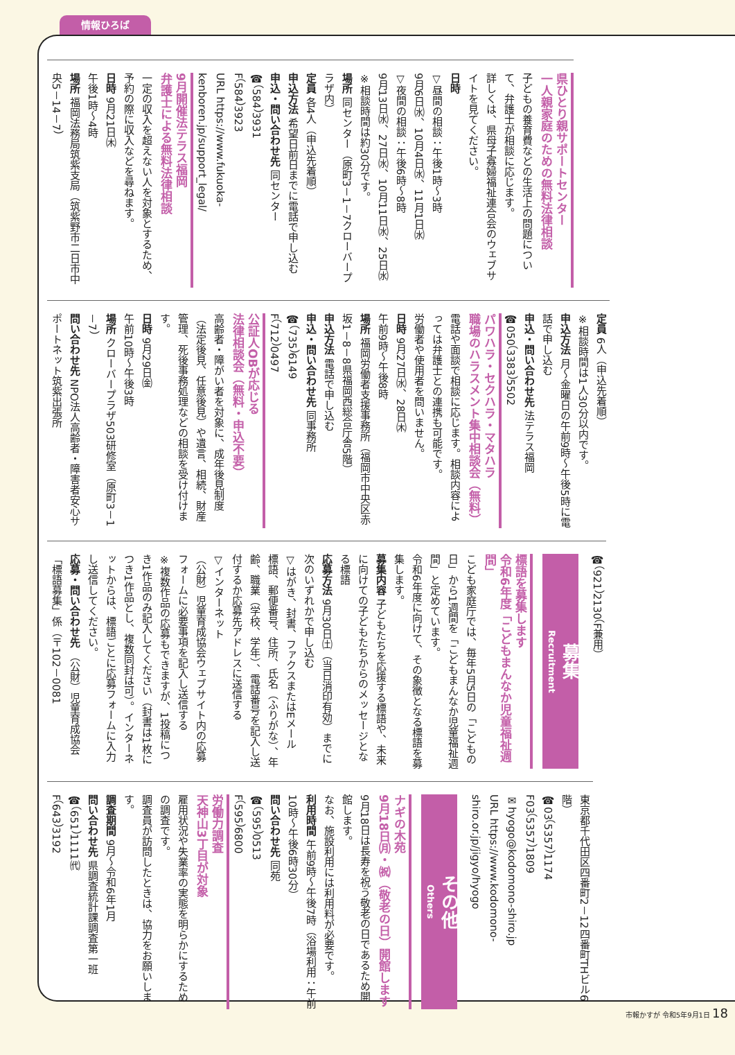情報ひろば
県ひとり親サポートセンター
一人親家庭のための無料法律相談
子どもの養育費などの生活上の問題について、弁護士が相談に応じます。
詳しくは、県母子寡婦福祉連合会のウェブサイトを見てください。
日時
▽昼間の相談：午後1時～3時
9月6日㈬、10月4日㈬、11月1日㈬
▽夜間の相談：午後6時～8時
9月13日㈬、27日㈬、10月11日㈬、25日㈬
※相談時間は約30分です。
場所 同センター（原町3－1－7クローバープラザ内）
定員 各4人（申込先着順）
申込方法 希望日前日までに電話で申し込む
申込・問い合わせ先 同センター
☎（584）3931
F（584）3923
URL https://www.fukuoka-kenboren.jp/support_legal/
9月開催法テラス福岡
弁護士による無料法律相談
一定の収入を超えない人を対象とするため、予約の際に収入などを尋ねます。
日時 9月21日㈭
午後1時～4時
場所 福岡法務局筑紫支局（筑紫野市二日市中央5－14－7）
定員 6人（申込先着順）
※相談時間は1人30分以内です。
申込方法 月～金曜日の午前9時～午後5時に電話で申し込む
申込・問い合わせ先 法テラス福岡
☎050（3383）5502
パワハラ・セクハラ・マタハラ
職場のハラスメント集中相談会（無料）
電話や面談で相談に応じます。相談内容によっては弁護士との連携も可能です。
労働者や使用者を問いません。
日時 9月27日㈬、28日㈭
午前9時～午後8時
場所 福岡労働者支援事務所（福岡市中央区赤坂1－8－8県福岡西総合庁舎5階）
申込方法 電話で申し込む
申込・問い合わせ先 同事務所
☎（735）6149
F（712）0497
公証人OBが応じる
法律相談会（無料・申込不要）
高齢者・障がい者を対象に、成年後見制度（法定後見、任意後見）や遺言、相続、財産管理、死後事務処理などの相談を受け付けます。
日時 9月29日㈮
午前10時～午後3時
場所 クローバープラザ503研修室（原町3－1－7）
問い合わせ先 NPO法人高齢者・障害者安心サポートネット筑紫出張所
☎（921）2130（F兼用）
募集
Recruitment
標語を募集します
令和6年度「こどもまんなか児童福祉週間」
こども家庭庁では、毎年5月5日の「こどもの日」から1週間を「こどもまんなか児童福祉週間」と定めています。
令和6年度に向けて、その象徴となる標語を募集します。
募集内容 子どもたちを応援する標語や、未来に向けての子どもたちからのメッセージとなる標語
応募方法 9月30日㈯（当日消印有効）までに次のいずれかで申し込む
▽はがき、封書、ファクスまたはEメール
標語、郵便番号、住所、氏名（ふりがな）、年齢、職業（学校、学年）、電話番号を記入し送付するか応募先アドレスに送信する
▽インターネット
（公財）児童育成協会ウェブサイト内の応募フォームに必要事項を記入し送信する
※複数作品の応募もできますが、1投稿につき1作品のみ記入してください（封書は1枚につき1作品とし、複数同封は可）。インターネットからは、標語ごとに応募フォームに入力し送信してください。
応募・問い合わせ先 （公財）児童育成協会「標語募集」係（〒102－0081
東京都千代田区四番町2－12四番町THビル6階）
☎03（5357）1174
F03（5357）1809
✉hyogo@kodomono-shiro.jp
URL https://www.kodomono-shiro.or.jp/jigyo/hyogo
その他
Others
ナギの木苑
9月18日㈪・㈷（敬老の日）開館します
9月18日は長寿を祝う敬老の日であるため開館します。
なお、施設利用には利用料が必要です。
利用時間 午前9時～午後7時（浴場利用：午前10時～午後6時30分）
問い合わせ先 同苑
☎（595）0513
F（595）6800
労働力調査
天神山3丁目が対象
雇用状況や失業率の実態を明らかにするための調査です。
調査員が訪問したときは、協力をお願いします。
調査期間 9月～令和6年1月
問い合わせ先 県調査統計課調査第一班
☎（651）1111㈹
F（643）3192
市報かすが 令和5年9月1日 18